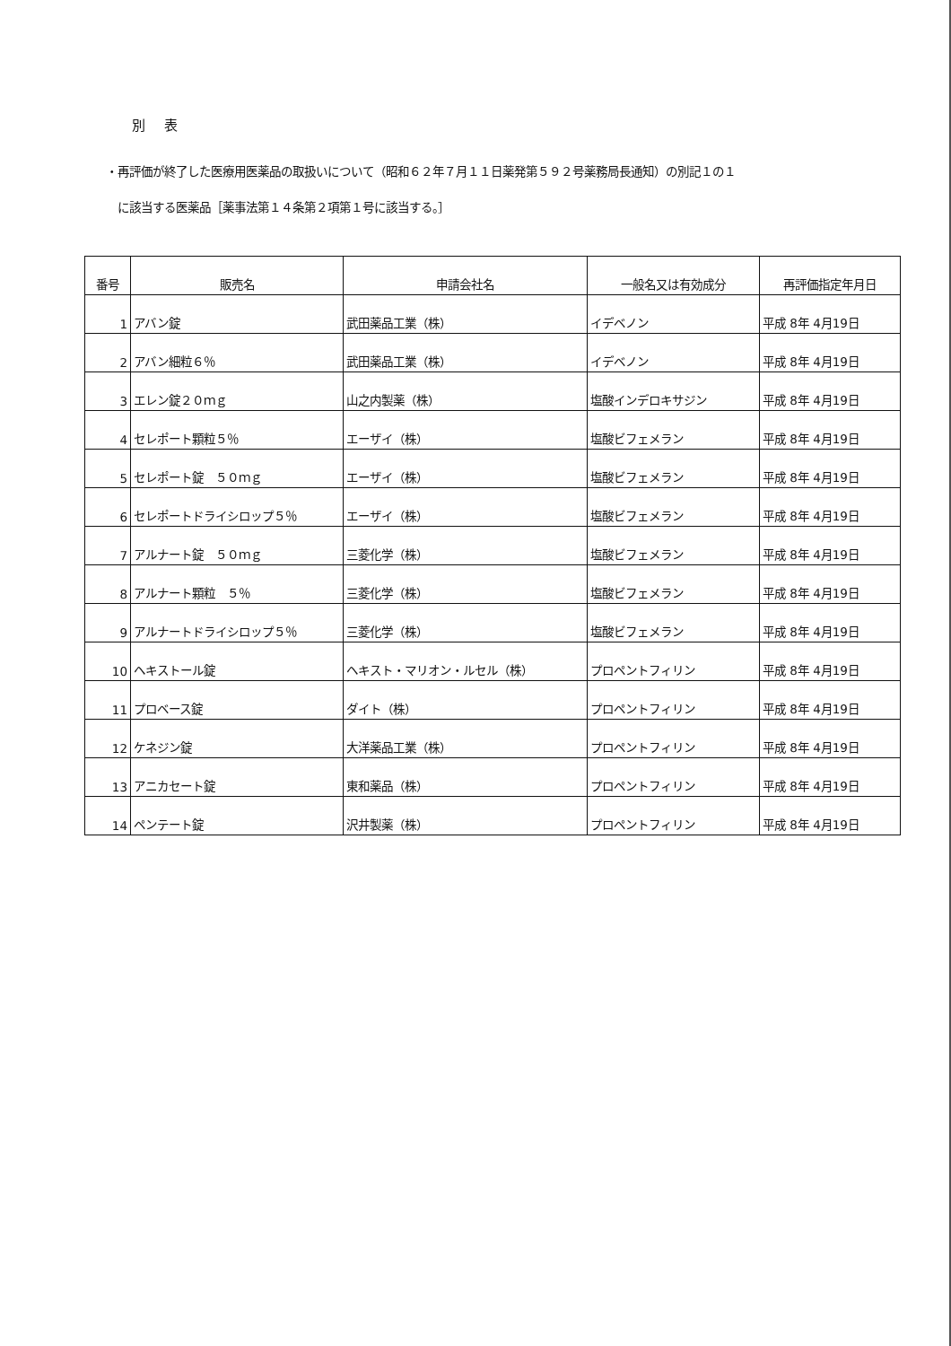別 表
・再評価が終了した医療用医薬品の取扱いについて（昭和６２年７月１１日薬発第５９２号薬務局長通知）の別記１の１
に該当する医薬品［薬事法第１４条第２項第１号に該当する。］
| 番号 | 販売名 | 申請会社名 | 一般名又は有効成分 | 再評価指定年月日 |
| --- | --- | --- | --- | --- |
| 1 | アバン錠 | 武田薬品工業（株） | イデベノン | 平成 8年 4月19日 |
| 2 | アバン細粒６％ | 武田薬品工業（株） | イデベノン | 平成 8年 4月19日 |
| 3 | エレン錠２０ｍｇ | 山之内製薬（株） | 塩酸インデロキサジン | 平成 8年 4月19日 |
| 4 | セレポート顆粒５％ | エーザイ（株） | 塩酸ビフェメラン | 平成 8年 4月19日 |
| 5 | セレポート錠 ５０ｍｇ | エーザイ（株） | 塩酸ビフェメラン | 平成 8年 4月19日 |
| 6 | セレポートドライシロップ５％ | エーザイ（株） | 塩酸ビフェメラン | 平成 8年 4月19日 |
| 7 | アルナート錠 ５０ｍｇ | 三菱化学（株） | 塩酸ビフェメラン | 平成 8年 4月19日 |
| 8 | アルナート顆粒 ５％ | 三菱化学（株） | 塩酸ビフェメラン | 平成 8年 4月19日 |
| 9 | アルナートドライシロップ５％ | 三菱化学（株） | 塩酸ビフェメラン | 平成 8年 4月19日 |
| 10 | ヘキストール錠 | ヘキスト・マリオン・ルセル（株） | プロペントフィリン | 平成 8年 4月19日 |
| 11 | プロベース錠 | ダイト（株） | プロペントフィリン | 平成 8年 4月19日 |
| 12 | ケネジン錠 | 大洋薬品工業（株） | プロペントフィリン | 平成 8年 4月19日 |
| 13 | アニカセート錠 | 東和薬品（株） | プロペントフィリン | 平成 8年 4月19日 |
| 14 | ペンテート錠 | 沢井製薬（株） | プロペントフィリン | 平成 8年 4月19日 |